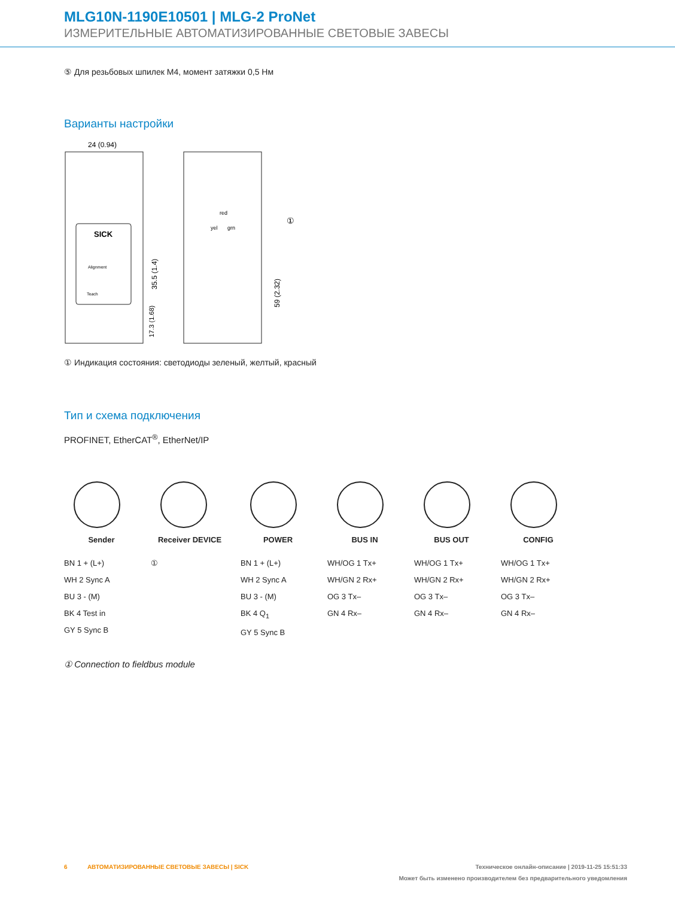MLG10N-1190E10501 | MLG-2 ProNet
ИЗМЕРИТЕЛЬНЫЕ АВТОМАТИЗИРОВАННЫЕ СВЕТОВЫЕ ЗАВЕСЫ
⑤ Для резьбовых шпилек M4, момент затяжки 0,5 Нм
Варианты настройки
SICK
Alignment
Teach
24 (0.94)
35.5 (1.4)
17.3 (1.68)
red
yel
grn
①
59 (2.32)
① Индикация состояния: светодиоды зеленый, желтый, красный
Тип и схема подключения
PROFINET, EtherCAT<sup>®</sup>, EtherNet/IP
Sender
BN 1 + (L+)
WH 2 Sync A
BU 3 - (M)
BK 4 Test in
GY 5 Sync B
Receiver DEVICE
①
POWER
BN 1 + (L+)
WH 2 Sync A
BU 3 - (M)
BK 4 Q<sub>1</sub>
GY 5 Sync B
BUS IN
WH/OG 1 Tx+
WH/GN 2 Rx+
OG 3 Tx–
GN 4 Rx–
BUS OUT
WH/OG 1 Tx+
WH/GN 2 Rx+
OG 3 Tx–
GN 4 Rx–
CONFIG
WH/OG 1 Tx+
WH/GN 2 Rx+
OG 3 Tx–
GN 4 Rx–
① Connection to fieldbus module
6 АВТОМАТИЗИРОВАННЫЕ СВЕТОВЫЕ ЗАВЕСЫ | SICK Техническое онлайн-описание | 2019-11-25 15:51:33
Может быть изменено производителем без предварительного уведомления